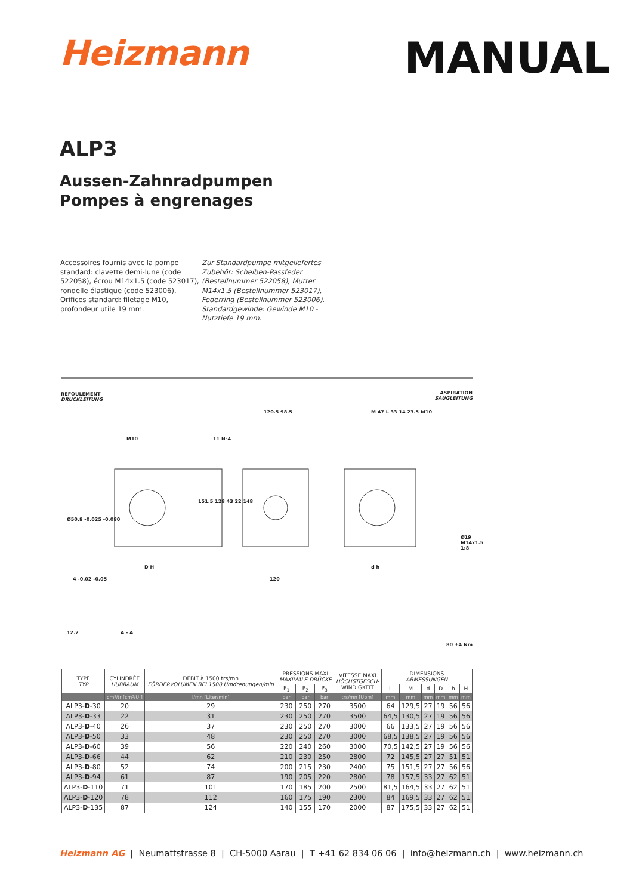Heizmann
MANUAL
ALP3
Aussen-Zahnradpumpen
Pompes à engrenages
Accessoires fournis avec la pompe standard: clavette demi-lune (code 522058), écrou M14x1.5 (code 523017), rondelle élastique (code 523006). Orifices standard: filetage M10, profondeur utile 19 mm.
Zur Standardpumpe mitgeliefertes Zubehör: Scheiben-Passfeder (Bestellnummer 522058), Mutter M14x1.5 (Bestellnummer 523017), Federring (Bestellnummer 523006). Standardgewinde: Gewinde M10 - Nutztiefe 19 mm.
REFOULEMENT
DRUCKLEITUNG
ASPIRATION
SAUGLEITUNG
120.5 98.5
M10 11 N°4
M 47 L 33 14 23.5 M10
Ø19 M14x1.5 1:8
Ø50.8 -0.025 -0.080
151.5 128 43 22 148
D H
120
d h
4 -0.02 -0.05
12.2 A - A
80 ±4 Nm
| TYPE TYP | CYLINDRÉE HUBRAUM | DÉBIT à 1500 trs/mn FÖRDERVOLUMEN BEI 1500 Umdrehungen/min | PRESSIONS MAXI MAXIMALE DRÜCKE | | | VITESSE MAXI HÖCHSTGESCH- WINDIGKEIT | DIMENSIONS ABMESSUNGEN | | | | | |
| --- | --- | --- | --- | --- | --- | --- | --- | --- | --- | --- | --- | --- |
| | | | P<sub>1</sub> | P<sub>2</sub> | P<sub>3</sub> | | L | M | d | D | h | H |
| | cm³/tr [cm³/U.] | l/mn [Liter/min] | bar | bar | bar | trs/mn [Upm] | mm | mm | mm | mm | mm | mm |
| ALP3- D -30 | 20 | 29 | 230 | 250 | 270 | 3500 | 64 | 129,5 | 27 | 19 | 56 | 56 |
| ALP3- D -33 | 22 | 31 | 230 | 250 | 270 | 3500 | 64,5 | 130,5 | 27 | 19 | 56 | 56 |
| ALP3- D -40 | 26 | 37 | 230 | 250 | 270 | 3000 | 66 | 133,5 | 27 | 19 | 56 | 56 |
| ALP3- D -50 | 33 | 48 | 230 | 250 | 270 | 3000 | 68,5 | 138,5 | 27 | 19 | 56 | 56 |
| ALP3- D -60 | 39 | 56 | 220 | 240 | 260 | 3000 | 70,5 | 142,5 | 27 | 19 | 56 | 56 |
| ALP3- D -66 | 44 | 62 | 210 | 230 | 250 | 2800 | 72 | 145,5 | 27 | 27 | 51 | 51 |
| ALP3- D -80 | 52 | 74 | 200 | 215 | 230 | 2400 | 75 | 151,5 | 27 | 27 | 56 | 56 |
| ALP3- D -94 | 61 | 87 | 190 | 205 | 220 | 2800 | 78 | 157,5 | 33 | 27 | 62 | 51 |
| ALP3- D -110 | 71 | 101 | 170 | 185 | 200 | 2500 | 81,5 | 164,5 | 33 | 27 | 62 | 51 |
| ALP3- D -120 | 78 | 112 | 160 | 175 | 190 | 2300 | 84 | 169,5 | 33 | 27 | 62 | 51 |
| ALP3- D -135 | 87 | 124 | 140 | 155 | 170 | 2000 | 87 | 175,5 | 33 | 27 | 62 | 51 |
Heizmann AG | Neumattstrasse 8 | CH-5000 Aarau | T +41 62 834 06 06 | info@heizmann.ch | www.heizmann.ch